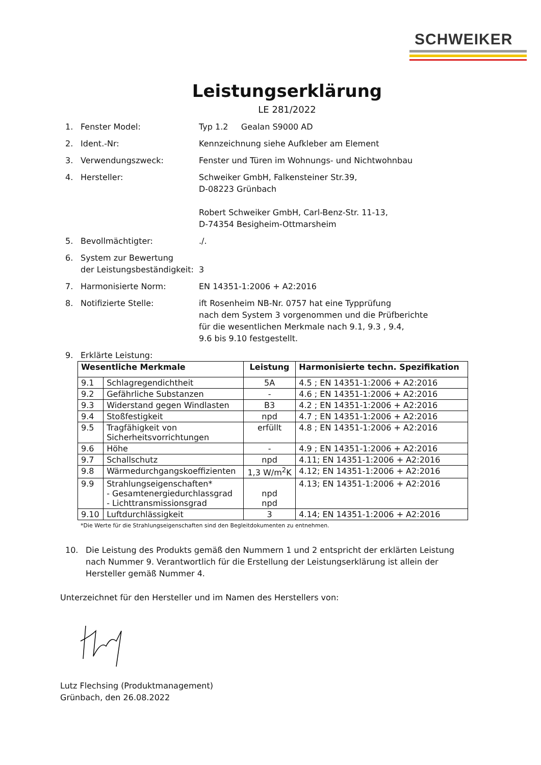SCHWEIKER
Leistungserklärung
LE 281/2022
1. Fenster Model: Typ 1.2 Gealan S9000 AD
2. Ident.-Nr: Kennzeichnung siehe Aufkleber am Element
3. Verwendungszweck: Fenster und Türen im Wohnungs- und Nichtwohnbau
4. Hersteller: Schweiker GmbH, Falkensteiner Str.39,
D-08223 Grünbach
Robert Schweiker GmbH, Carl-Benz-Str. 11-13,
D-74354 Besigheim-Ottmarsheim
5. Bevollmächtigter: ./.
6. System zur Bewertung
der Leistungsbeständigkeit:
3
7. Harmonisierte Norm: EN 14351-1:2006 + A2:2016
8. Notifizierte Stelle: ift Rosenheim NB-Nr. 0757 hat eine Typprüfung
nach dem System 3 vorgenommen und die Prüfberichte
für die wesentlichen Merkmale nach 9.1, 9.3 , 9.4,
9.6 bis 9.10 festgestellt.
9. Erklärte Leistung:
| Wesentliche Merkmale | | Leistung | Harmonisierte techn. Spezifikation |
| --- | --- | --- | --- |
| 9.1 | Schlagregendichtheit | 5A | 4.5 ; EN 14351-1:2006 + A2:2016 |
| 9.2 | Gefährliche Substanzen | - | 4.6 ; EN 14351-1:2006 + A2:2016 |
| 9.3 | Widerstand gegen Windlasten | B3 | 4.2 ; EN 14351-1:2006 + A2:2016 |
| 9.4 | Stoßfestigkeit | npd | 4.7 ; EN 14351-1:2006 + A2:2016 |
| 9.5 | Tragfähigkeit von Sicherheitsvorrichtungen | erfüllt | 4.8 ; EN 14351-1:2006 + A2:2016 |
| 9.6 | Höhe | - | 4.9 ; EN 14351-1:2006 + A2:2016 |
| 9.7 | Schallschutz | npd | 4.11; EN 14351-1:2006 + A2:2016 |
| 9.8 | Wärmedurchgangskoeffizienten | 1,3 W/m<sup>2</sup>K | 4.12; EN 14351-1:2006 + A2:2016 |
| 9.9 | Strahlungseigenschaften* - Gesamtenergiedurchlassgrad - Lichttransmissionsgrad | npd npd | 4.13; EN 14351-1:2006 + A2:2016 |
| 9.10 | Luftdurchlässigkeit | 3 | 4.14; EN 14351-1:2006 + A2:2016 |
*Die Werte für die Strahlungseigenschaften sind den Begleitdokumenten zu entnehmen.
10. Die Leistung des Produkts gemäß den Nummern 1 und 2 entspricht der erklärten Leistung nach Nummer 9. Verantwortlich für die Erstellung der Leistungserklärung ist allein der Hersteller gemäß Nummer 4.
Unterzeichnet für den Hersteller und im Namen des Herstellers von:
Lutz Flechsing (Produktmanagement)
Grünbach, den 26.08.2022